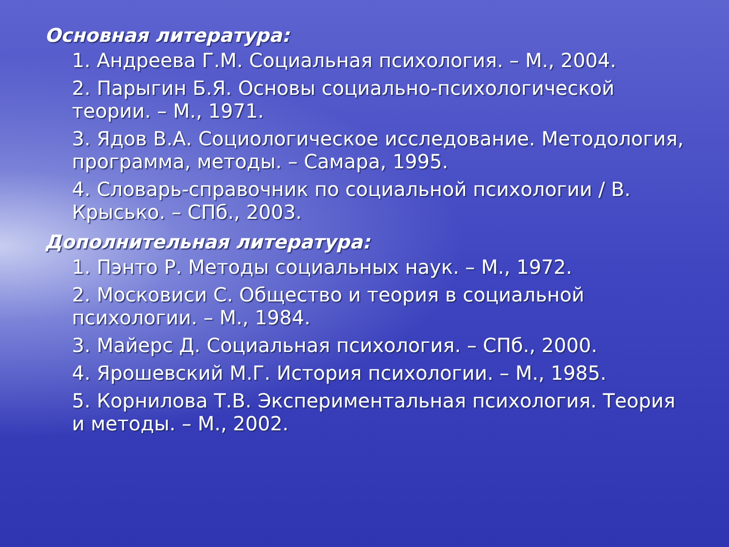Основная литература:
1. Андреева Г.М. Социальная психология. – М., 2004.
2. Парыгин Б.Я. Основы социально-психологической теории. – М., 1971.
3. Ядов В.А. Социологическое исследование. Методология, программа, методы. – Самара, 1995.
4. Словарь-справочник по социальной психологии / В. Крысько. – СПб., 2003.
Дополнительная литература:
1. Пэнто Р. Методы социальных наук. – М., 1972.
2. Московиси С. Общество и теория в социальной психологии. – М., 1984.
3. Майерс Д. Социальная психология. – СПб., 2000.
4. Ярошевский М.Г. История психологии. – М., 1985.
5. Корнилова Т.В. Экспериментальная психология. Теория и методы. – М., 2002.